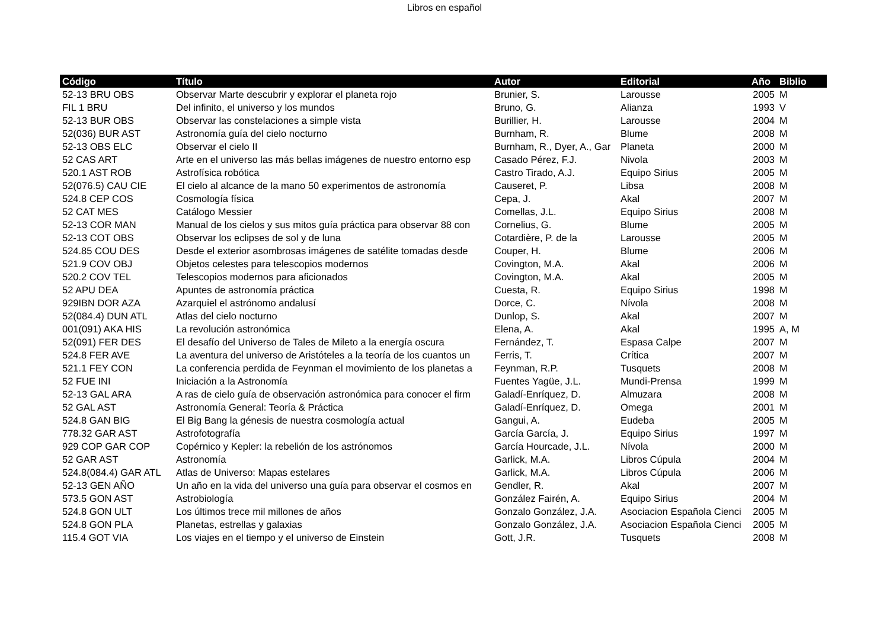Libros en español
| Código | Título | Autor | Editorial | Año | Biblio |
| --- | --- | --- | --- | --- | --- |
| 52-13 BRU OBS | Observar Marte descubrir y explorar el planeta rojo | Brunier, S. | Larousse | 2005 | M |
| FIL 1 BRU | Del infinito, el universo y los mundos | Bruno, G. | Alianza | 1993 | V |
| 52-13 BUR OBS | Observar las constelaciones a simple vista | Burillier, H. | Larousse | 2004 | M |
| 52(036) BUR AST | Astronomía guía del cielo nocturno | Burnham, R. | Blume | 2008 | M |
| 52-13 OBS ELC | Observar el cielo II | Burnham, R., Dyer, A., Gar | Planeta | 2000 | M |
| 52 CAS ART | Arte en el universo las más bellas imágenes de nuestro entorno esp | Casado Pérez, F.J. | Nivola | 2003 | M |
| 520.1 AST ROB | Astrofísica robótica | Castro Tirado, A.J. | Equipo Sirius | 2005 | M |
| 52(076.5) CAU CIE | El cielo al alcance de la mano 50 experimentos de astronomía | Causeret, P. | Libsa | 2008 | M |
| 524.8 CEP COS | Cosmología física | Cepa, J. | Akal | 2007 | M |
| 52 CAT MES | Catálogo Messier | Comellas, J.L. | Equipo Sirius | 2008 | M |
| 52-13 COR MAN | Manual de los cielos y sus mitos guía práctica para observar 88 con | Cornelius, G. | Blume | 2005 | M |
| 52-13 COT OBS | Observar los eclipses de sol y de luna | Cotardière, P. de la | Larousse | 2005 | M |
| 524.85 COU DES | Desde el exterior asombrosas imágenes de satélite tomadas desde | Couper, H. | Blume | 2006 | M |
| 521.9 COV OBJ | Objetos celestes para telescopios modernos | Covington, M.A. | Akal | 2006 | M |
| 520.2 COV TEL | Telescopios modernos para aficionados | Covington, M.A. | Akal | 2005 | M |
| 52 APU DEA | Apuntes de astronomía práctica | Cuesta, R. | Equipo Sirius | 1998 | M |
| 929IBN DOR AZA | Azarquiel el astrónomo andalusí | Dorce, C. | Nívola | 2008 | M |
| 52(084.4) DUN ATL | Atlas del cielo nocturno | Dunlop, S. | Akal | 2007 | M |
| 001(091) AKA HIS | La revolución astronómica | Elena, A. | Akal | 1995 | A, M |
| 52(091) FER DES | El desafío del Universo de Tales de Mileto a la energía oscura | Fernández, T. | Espasa Calpe | 2007 | M |
| 524.8 FER AVE | La aventura del universo de Aristóteles a la teoría de los cuantos un | Ferris, T. | Crítica | 2007 | M |
| 521.1 FEY CON | La conferencia perdida de Feynman el movimiento de los planetas a | Feynman, R.P. | Tusquets | 2008 | M |
| 52 FUE INI | Iniciación a la Astronomía | Fuentes Yagüe, J.L. | Mundi-Prensa | 1999 | M |
| 52-13 GAL ARA | A ras de cielo guía de observación astronómica para conocer el firm | Galadí-Enríquez, D. | Almuzara | 2008 | M |
| 52 GAL AST | Astronomía General: Teoría & Práctica | Galadí-Enríquez, D. | Omega | 2001 | M |
| 524.8 GAN BIG | El Big Bang la génesis de nuestra cosmología actual | Gangui, A. | Eudeba | 2005 | M |
| 778.32 GAR AST | Astrofotografía | García García, J. | Equipo Sirius | 1997 | M |
| 929 COP GAR COP | Copérnico y Kepler: la rebelión de los astrónomos | García Hourcade, J.L. | Nívola | 2000 | M |
| 52 GAR AST | Astronomía | Garlick, M.A. | Libros Cúpula | 2004 | M |
| 524.8(084.4) GAR ATL | Atlas de Universo: Mapas estelares | Garlick, M.A. | Libros Cúpula | 2006 | M |
| 52-13 GEN AÑO | Un año en la vida del universo una guía para observar el cosmos en | Gendler, R. | Akal | 2007 | M |
| 573.5 GON AST | Astrobiología | González Fairén, A. | Equipo Sirius | 2004 | M |
| 524.8 GON ULT | Los últimos trece mil millones de años | Gonzalo González, J.A. | Asociacion Española Cienci | 2005 | M |
| 524.8 GON PLA | Planetas, estrellas y galaxias | Gonzalo González, J.A. | Asociacion Española Cienci | 2005 | M |
| 115.4 GOT VIA | Los viajes en el tiempo y el universo de Einstein | Gott, J.R. | Tusquets | 2008 | M |